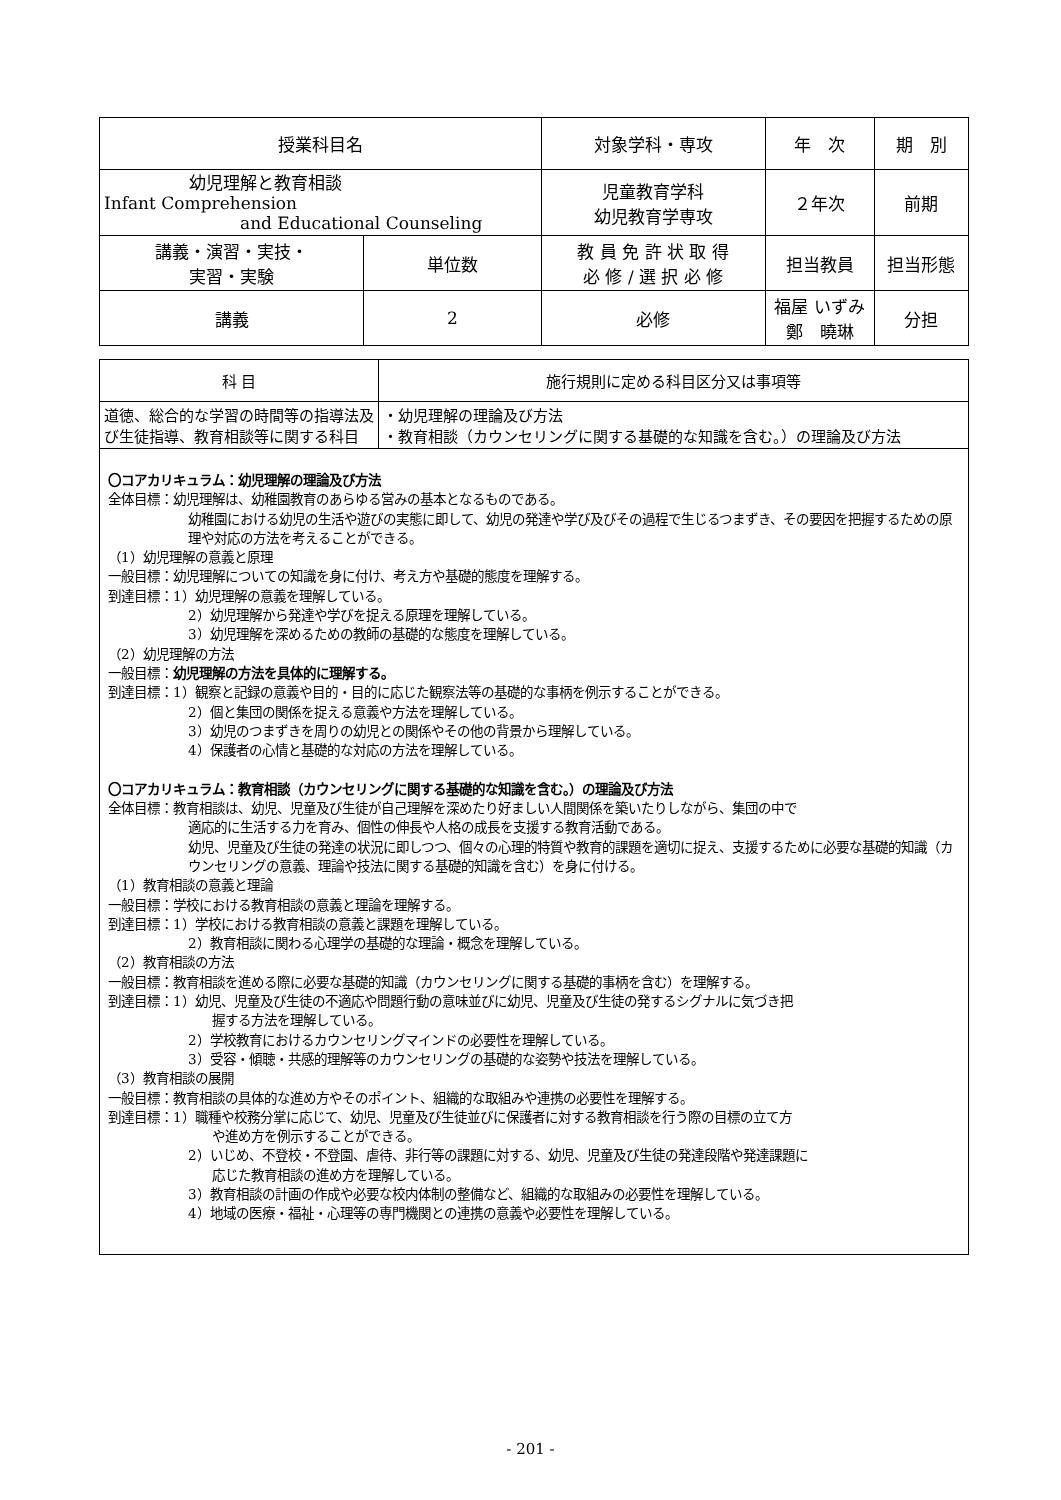| 授業科目名 | | 対象学科・専攻 | 年 次 | 期 別 |
| --- | --- | --- | --- | --- |
| 幼児理解と教育相談 Infant Comprehension and Educational Counseling | | 児童教育学科 幼児教育学専攻 | ２年次 | 前期 |
| 講義・演習・実技・ 実習・実験 | 単位数 | 教 員 免 許 状 取 得 必 修 / 選 択 必 修 | 担当教員 | 担当形態 |
| 講義 | 2 | 必修 | 福屋 いずみ 鄭 曉琳 | 分担 |
| 科 目 | 施行規則に定める科目区分又は事項等 |
| --- | --- |
| 道徳、総合的な学習の時間等の指導法及び生徒指導、教育相談等に関する科目 | ・幼児理解の理論及び方法 ・教育相談（カウンセリングに関する基礎的な知識を含む。）の理論及び方法 |
〇コアカリキュラム：幼児理解の理論及び方法
全体目標：幼児理解は、幼稚園教育のあらゆる営みの基本となるものである。
幼稚園における幼児の生活や遊びの実態に即して、幼児の発達や学び及びその過程で生じるつまずき、その要因を把握するための原理や対応の方法を考えることができる。
（1）幼児理解の意義と原理
一般目標：幼児理解についての知識を身に付け、考え方や基礎的態度を理解する。
到達目標：1）幼児理解の意義を理解している。
2）幼児理解から発達や学びを捉える原理を理解している。
3）幼児理解を深めるための教師の基礎的な態度を理解している。
（2）幼児理解の方法
一般目標：幼児理解の方法を具体的に理解する。
到達目標：1）観察と記録の意義や目的・目的に応じた観察法等の基礎的な事柄を例示することができる。
2）個と集団の関係を捉える意義や方法を理解している。
3）幼児のつまずきを周りの幼児との関係やその他の背景から理解している。
4）保護者の心情と基礎的な対応の方法を理解している。
〇コアカリキュラム：教育相談（カウンセリングに関する基礎的な知識を含む。）の理論及び方法
全体目標：教育相談は、幼児、児童及び生徒が自己理解を深めたり好ましい人間関係を築いたりしながら、集団の中で
適応的に生活する力を育み、個性の伸長や人格の成長を支援する教育活動である。
幼児、児童及び生徒の発達の状況に即しつつ、個々の心理的特質や教育的課題を適切に捉え、支援するために必要な基礎的知識（カウンセリングの意義、理論や技法に関する基礎的知識を含む）を身に付ける。
（1）教育相談の意義と理論
一般目標：学校における教育相談の意義と理論を理解する。
到達目標：1）学校における教育相談の意義と課題を理解している。
2）教育相談に関わる心理学の基礎的な理論・概念を理解している。
（2）教育相談の方法
一般目標：教育相談を進める際に必要な基礎的知識（カウンセリングに関する基礎的事柄を含む）を理解する。
到達目標：1）幼児、児童及び生徒の不適応や問題行動の意味並びに幼児、児童及び生徒の発するシグナルに気づき把
握する方法を理解している。
2）学校教育におけるカウンセリングマインドの必要性を理解している。
3）受容・傾聴・共感的理解等のカウンセリングの基礎的な姿勢や技法を理解している。
（3）教育相談の展開
一般目標：教育相談の具体的な進め方やそのポイント、組織的な取組みや連携の必要性を理解する。
到達目標：1）職種や校務分掌に応じて、幼児、児童及び生徒並びに保護者に対する教育相談を行う際の目標の立て方
や進め方を例示することができる。
2）いじめ、不登校・不登園、虐待、非行等の課題に対する、幼児、児童及び生徒の発達段階や発達課題に
応じた教育相談の進め方を理解している。
3）教育相談の計画の作成や必要な校内体制の整備など、組織的な取組みの必要性を理解している。
4）地域の医療・福祉・心理等の専門機関との連携の意義や必要性を理解している。
- 201 -